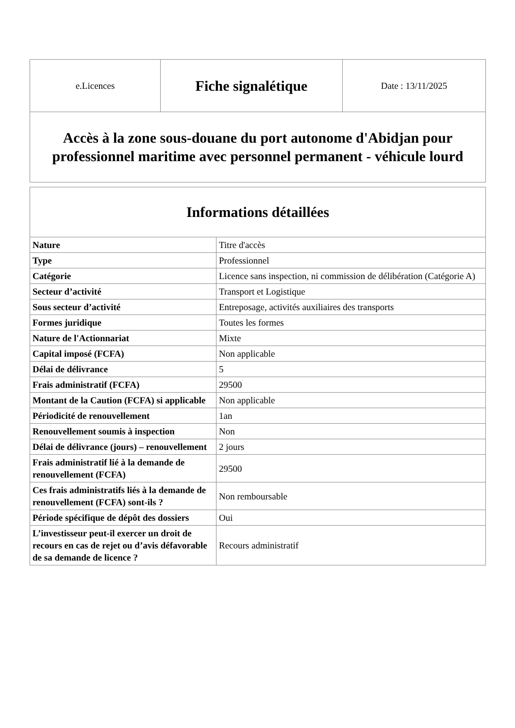| e.Licences | Fiche signalétique | Date : 13/11/2025 |
| Accès à la zone sous-douane du port autonome d'Abidjan pour professionnel maritime avec personnel permanent - véhicule lourd | | |
| Informations détaillées | |
| --- | --- |
| Nature | Titre d'accès |
| Type | Professionnel |
| Catégorie | Licence sans inspection, ni commission de délibération (Catégorie A) |
| Secteur d’activité | Transport et Logistique |
| Sous secteur d’activité | Entreposage, activités auxiliaires des transports |
| Formes juridique | Toutes les formes |
| Nature de l'Actionnariat | Mixte |
| Capital imposé (FCFA) | Non applicable |
| Délai de délivrance | 5 |
| Frais administratif (FCFA) | 29500 |
| Montant de la Caution (FCFA) si applicable | Non applicable |
| Périodicité de renouvellement | 1an |
| Renouvellement soumis à inspection | Non |
| Délai de délivrance (jours) – renouvellement | 2 jours |
| Frais administratif lié à la demande de renouvellement (FCFA) | 29500 |
| Ces frais administratifs liés à la demande de renouvellement (FCFA) sont-ils ? | Non remboursable |
| Période spécifique de dépôt des dossiers | Oui |
| L’investisseur peut-il exercer un droit de recours en cas de rejet ou d’avis défavorable de sa demande de licence ? | Recours administratif |